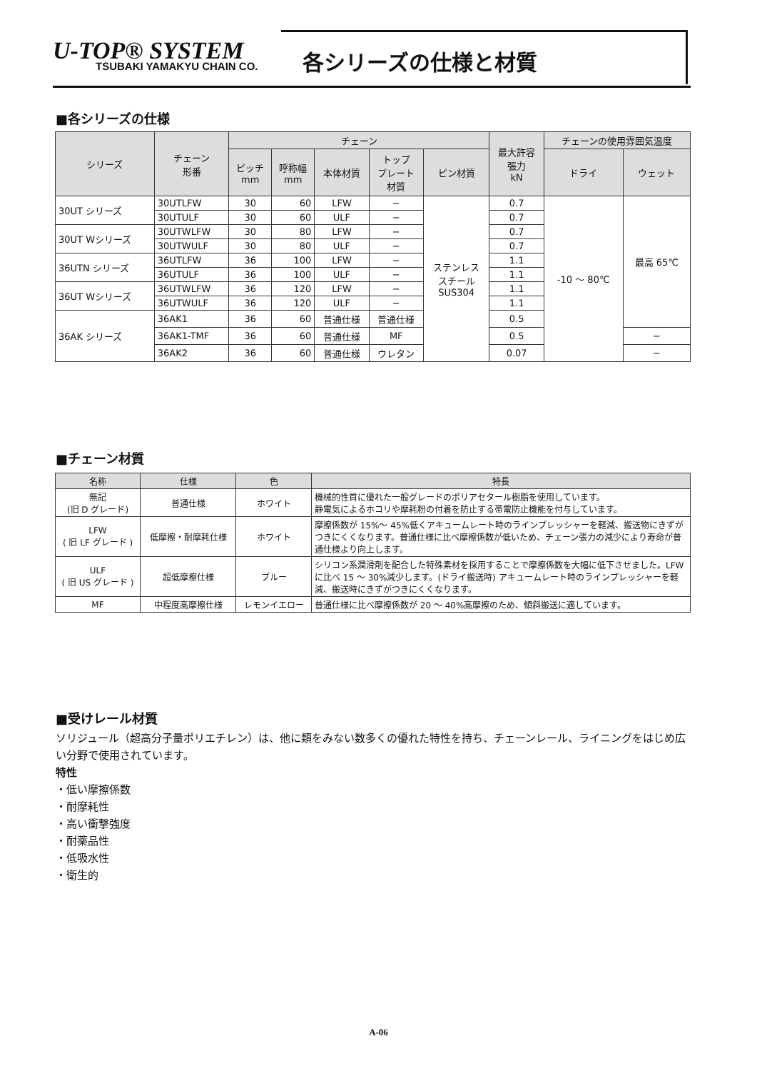U-TOP® SYSTEM
TSUBAKI YAMAKYU CHAIN CO.
各シリーズの仕様と材質
■各シリーズの仕様
| シリーズ | チェーン 形番 | チェーン | | | | | 最大許容 張力 kN | チェーンの使用雰囲気温度 | |
| --- | --- | --- | --- | --- | --- | --- | --- | --- | --- |
| | | ピッチ mm | 呼称幅 mm | 本体材質 | トップ プレート 材質 | ピン材質 | | ドライ | ウェット |
| 30UT シリーズ | 30UTLFW | 30 | 60 | LFW | − | ステンレス スチール SUS304 | 0.7 | -10 ～ 80℃ | 最高 65℃ |
| | 30UTULF | 30 | 60 | ULF | − | | 0.7 | | |
| 30UT Wシリーズ | 30UTWLFW | 30 | 80 | LFW | − | | 0.7 | | |
| | 30UTWULF | 30 | 80 | ULF | − | | 0.7 | | |
| 36UTN シリーズ | 36UTLFW | 36 | 100 | LFW | − | | 1.1 | | |
| | 36UTULF | 36 | 100 | ULF | − | | 1.1 | | |
| 36UT Wシリーズ | 36UTWLFW | 36 | 120 | LFW | − | | 1.1 | | |
| | 36UTWULF | 36 | 120 | ULF | − | | 1.1 | | |
| 36AK シリーズ | 36AK1 | 36 | 60 | 普通仕様 | 普通仕様 | | 0.5 | | |
| | 36AK1-TMF | 36 | 60 | 普通仕様 | MF | | 0.5 | | − |
| | 36AK2 | 36 | 60 | 普通仕様 | ウレタン | | 0.07 | | − |
■チェーン材質
| 名称 | 仕様 | 色 | 特長 |
| --- | --- | --- | --- |
| 無記 (旧 D グレード) | 普通仕様 | ホワイト | 機械的性質に優れた一般グレードのポリアセタール樹脂を使用しています。 静電気によるホコリや摩耗粉の付着を防止する帯電防止機能を付与しています。 |
| LFW ( 旧 LF グレード ) | 低摩擦・耐摩耗仕様 | ホワイト | 摩擦係数が 15%～ 45%低くアキュームレート時のラインプレッシャーを軽減、搬送物にきずがつきにくくなります。普通仕様に比べ摩擦係数が低いため、チェーン張力の減少により寿命が普通仕様より向上します。 |
| ULF ( 旧 US グレード ) | 超低摩擦仕様 | ブルー | シリコン系潤滑剤を配合した特殊素材を採用することで摩擦係数を大幅に低下させました。LFW に比べ 15 ～ 30%減少します。(ドライ搬送時) アキュームレート時のラインプレッシャーを軽減、搬送時にきずがつきにくくなります。 |
| MF | 中程度高摩擦仕様 | レモンイエロー | 普通仕様に比べ摩擦係数が 20 ～ 40%高摩擦のため、傾斜搬送に適しています。 |
■受けレール材質
ソリジュール（超高分子量ポリエチレン）は、他に類をみない数多くの優れた特性を持ち、チェーンレール、ライニングをはじめ広い分野で使用されています。
特性
・低い摩擦係数
・耐摩耗性
・高い衝撃強度
・耐薬品性
・低吸水性
・衛生的
A-06